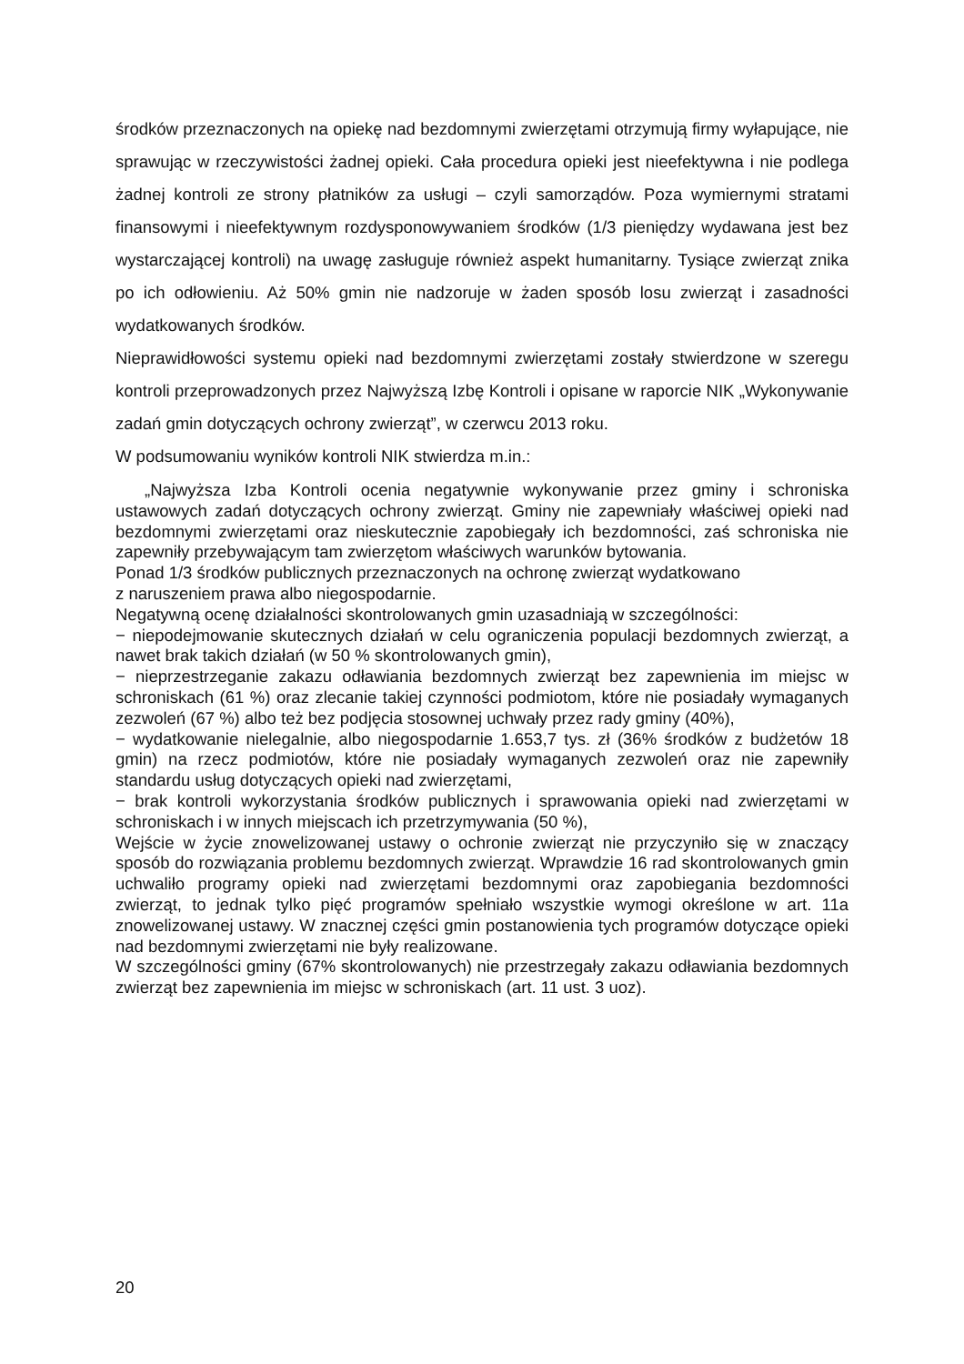środków przeznaczonych na opiekę nad bezdomnymi zwierzętami otrzymują firmy wyłapujące, nie sprawując w rzeczywistości żadnej opieki. Cała procedura opieki jest nieefektywna i nie podlega żadnej kontroli ze strony płatników za usługi – czyli samorządów. Poza wymiernymi stratami finansowymi i nieefektywnym rozdysponowywaniem środków (1/3 pieniędzy wydawana jest bez wystarczającej kontroli) na uwagę zasługuje również aspekt humanitarny. Tysiące zwierząt znika po ich odłowieniu. Aż 50% gmin nie nadzoruje w żaden sposób losu zwierząt i zasadności wydatkowanych środków.
Nieprawidłowości systemu opieki nad bezdomnymi zwierzętami zostały stwierdzone w szeregu kontroli przeprowadzonych przez Najwyższą Izbę Kontroli i opisane w raporcie NIK „Wykonywanie zadań gmin dotyczących ochrony zwierząt”, w czerwcu 2013 roku.
W podsumowaniu wyników kontroli NIK stwierdza m.in.:
„Najwyższa Izba Kontroli ocenia negatywnie wykonywanie przez gminy i schroniska ustawowych zadań dotyczących ochrony zwierząt. Gminy nie zapewniały właściwej opieki nad bezdomnymi zwierzętami oraz nieskutecznie zapobiegały ich bezdomności, zaś schroniska nie zapewniły przebywającym tam zwierzętom właściwych warunków bytowania.
Ponad 1/3 środków publicznych przeznaczonych na ochronę zwierząt wydatkowano
z naruszeniem prawa albo niegospodarnie.
Negatywną ocenę działalności skontrolowanych gmin uzasadniają w szczególności:
− niepodejmowanie skutecznych działań w celu ograniczenia populacji bezdomnych zwierząt, a nawet brak takich działań (w 50 % skontrolowanych gmin),
− nieprzestrzeganie zakazu odławiania bezdomnych zwierząt bez zapewnienia im miejsc w schroniskach (61 %) oraz zlecanie takiej czynności podmiotom, które nie posiadały wymaganych zezwoleń (67 %) albo też bez podjęcia stosownej uchwały przez rady gminy (40%),
− wydatkowanie nielegalnie, albo niegospodarnie 1.653,7 tys. zł (36% środków z budżetów 18 gmin) na rzecz podmiotów, które nie posiadały wymaganych zezwoleń oraz nie zapewniły standardu usług dotyczących opieki nad zwierzętami,
− brak kontroli wykorzystania środków publicznych i sprawowania opieki nad zwierzętami w schroniskach i w innych miejscach ich przetrzymywania (50 %),
Wejście w życie znowelizowanej ustawy o ochronie zwierząt nie przyczyniło się w znaczący sposób do rozwiązania problemu bezdomnych zwierząt. Wprawdzie 16 rad skontrolowanych gmin uchwaliło programy opieki nad zwierzętami bezdomnymi oraz zapobiegania bezdomności zwierząt, to jednak tylko pięć programów spełniało wszystkie wymogi określone w art. 11a znowelizowanej ustawy. W znacznej części gmin postanowienia tych programów dotyczące opieki nad bezdomnymi zwierzętami nie były realizowane.
W szczególności gminy (67% skontrolowanych) nie przestrzegały zakazu odławiania bezdomnych zwierząt bez zapewnienia im miejsc w schroniskach (art. 11 ust. 3 uoz).
20